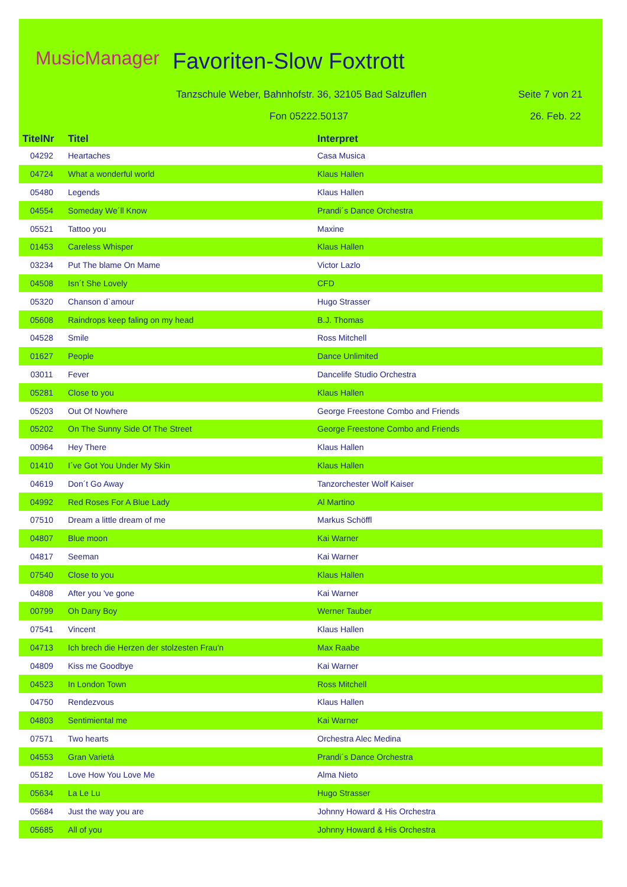MusicManager Favoriten-Slow Foxtrott
Tanzschule Weber, Bahnhofstr. 36, 32105 Bad Salzuflen
Seite 7 von 21
Fon 05222.50137 26. Feb. 22
| TitelNr | Titel | Interpret |
| --- | --- | --- |
| 04292 | Heartaches | Casa Musica |
| 04724 | What a wonderful world | Klaus Hallen |
| 05480 | Legends | Klaus Hallen |
| 04554 | Someday We´ll Know | Prandi´s Dance Orchestra |
| 05521 | Tattoo you | Maxine |
| 01453 | Careless Whisper | Klaus Hallen |
| 03234 | Put The blame On Mame | Victor Lazlo |
| 04508 | Isn´t She Lovely | CFD |
| 05320 | Chanson d`amour | Hugo Strasser |
| 05608 | Raindrops keep faling on my head | B.J. Thomas |
| 04528 | Smile | Ross Mitchell |
| 01627 | People | Dance Unlimited |
| 03011 | Fever | Dancelife Studio Orchestra |
| 05281 | Close to you | Klaus Hallen |
| 05203 | Out Of Nowhere | George Freestone Combo and Friends |
| 05202 | On The Sunny Side Of The Street | George Freestone Combo and Friends |
| 00964 | Hey There | Klaus Hallen |
| 01410 | I´ve Got You Under My Skin | Klaus Hallen |
| 04619 | Don´t Go Away | Tanzorchester Wolf Kaiser |
| 04992 | Red Roses For A Blue Lady | Al Martino |
| 07510 | Dream a little dream of me | Markus Schöffl |
| 04807 | Blue moon | Kai Warner |
| 04817 | Seeman | Kai Warner |
| 07540 | Close to you | Klaus Hallen |
| 04808 | After you 've gone | Kai Warner |
| 00799 | Oh Dany Boy | Werner Tauber |
| 07541 | Vincent | Klaus Hallen |
| 04713 | Ich brech die Herzen der stolzesten Frau'n | Max Raabe |
| 04809 | Kiss me Goodbye | Kai Warner |
| 04523 | In London Town | Ross Mitchell |
| 04750 | Rendezvous | Klaus Hallen |
| 04803 | Sentimiental me | Kai Warner |
| 07571 | Two hearts | Orchestra Alec Medina |
| 04553 | Gran Varietá | Prandi´s Dance Orchestra |
| 05182 | Love How You Love Me | Alma Nieto |
| 05634 | La Le Lu | Hugo Strasser |
| 05684 | Just the way you are | Johnny Howard & His Orchestra |
| 05685 | All of you | Johnny Howard & His Orchestra |